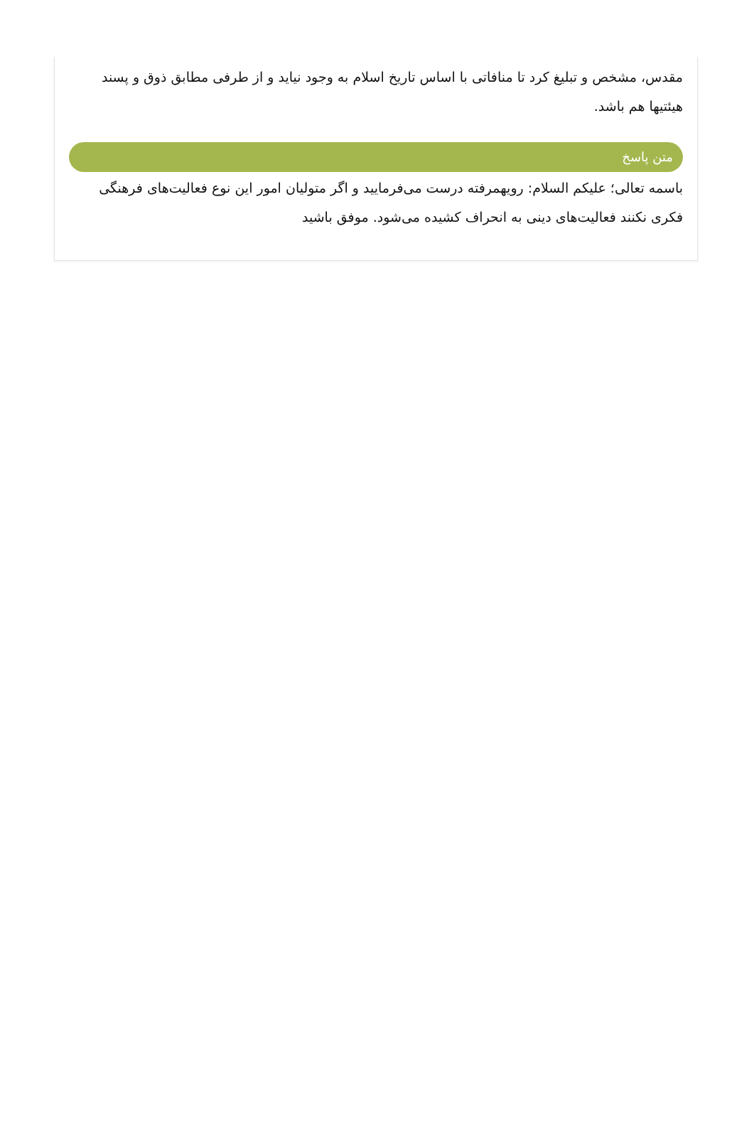مقدس، مشخص و تبلیغ کرد تا منافاتی با اساس تاریخ اسلام به وجود نیاید و از طرفی مطابق ذوق و پسند هیئتیها هم باشد.
متن پاسخ
باسمه تعالی؛ علیکم السلام: رویهمرفته درست می‌فرمایید و اگر متولیان امور این نوع فعالیت‌های فرهنگی فکری نکنند فعالیت‌های دینی به انحراف کشیده می‌شود. موفق باشید